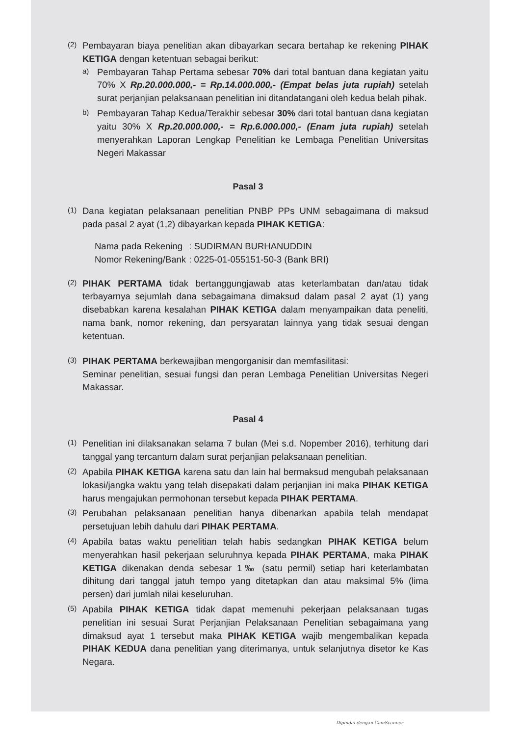(2)
Pembayaran biaya penelitian akan dibayarkan secara bertahap ke rekening PIHAK KETIGA dengan ketentuan sebagai berikut:
a)
Pembayaran Tahap Pertama sebesar 70% dari total bantuan dana kegiatan yaitu 70% X Rp.20.000.000,- = Rp.14.000.000,- (Empat belas juta rupiah) setelah surat perjanjian pelaksanaan penelitian ini ditandatangani oleh kedua belah pihak.
b)
Pembayaran Tahap Kedua/Terakhir sebesar 30% dari total bantuan dana kegiatan yaitu 30% X Rp.20.000.000,- = Rp.6.000.000,- (Enam juta rupiah) setelah menyerahkan Laporan Lengkap Penelitian ke Lembaga Penelitian Universitas Negeri Makassar
Pasal 3
(1)
Dana kegiatan pelaksanaan penelitian PNBP PPs UNM sebagaimana di maksud pada pasal 2 ayat (1,2) dibayarkan kepada PIHAK KETIGA:
| Nama pada Rekening | : SUDIRMAN BURHANUDDIN |
| Nomor Rekening/Bank | : 0225-01-055151-50-3 (Bank BRI) |
(2)
PIHAK PERTAMA tidak bertanggungjawab atas keterlambatan dan/atau tidak terbayarnya sejumlah dana sebagaimana dimaksud dalam pasal 2 ayat (1) yang disebabkan karena kesalahan PIHAK KETIGA dalam menyampaikan data peneliti, nama bank, nomor rekening, dan persyaratan lainnya yang tidak sesuai dengan ketentuan.
(3)
PIHAK PERTAMA berkewajiban mengorganisir dan memfasilitasi:
Seminar penelitian, sesuai fungsi dan peran Lembaga Penelitian Universitas Negeri Makassar.
Pasal 4
(1)
Penelitian ini dilaksanakan selama 7 bulan (Mei s.d. Nopember 2016), terhitung dari tanggal yang tercantum dalam surat perjanjian pelaksanaan penelitian.
(2)
Apabila PIHAK KETIGA karena satu dan lain hal bermaksud mengubah pelaksanaan lokasi/jangka waktu yang telah disepakati dalam perjanjian ini maka PIHAK KETIGA harus mengajukan permohonan tersebut kepada PIHAK PERTAMA.
(3)
Perubahan pelaksanaan penelitian hanya dibenarkan apabila telah mendapat persetujuan lebih dahulu dari PIHAK PERTAMA.
(4)
Apabila batas waktu penelitian telah habis sedangkan PIHAK KETIGA belum menyerahkan hasil pekerjaan seluruhnya kepada PIHAK PERTAMA, maka PIHAK KETIGA dikenakan denda sebesar 1‰ (satu permil) setiap hari keterlambatan dihitung dari tanggal jatuh tempo yang ditetapkan dan atau maksimal 5% (lima persen) dari jumlah nilai keseluruhan.
(5)
Apabila PIHAK KETIGA tidak dapat memenuhi pekerjaan pelaksanaan tugas penelitian ini sesuai Surat Perjanjian Pelaksanaan Penelitian sebagaimana yang dimaksud ayat 1 tersebut maka PIHAK KETIGA wajib mengembalikan kepada PIHAK KEDUA dana penelitian yang diterimanya, untuk selanjutnya disetor ke Kas Negara.
Dipindai dengan CamScanner